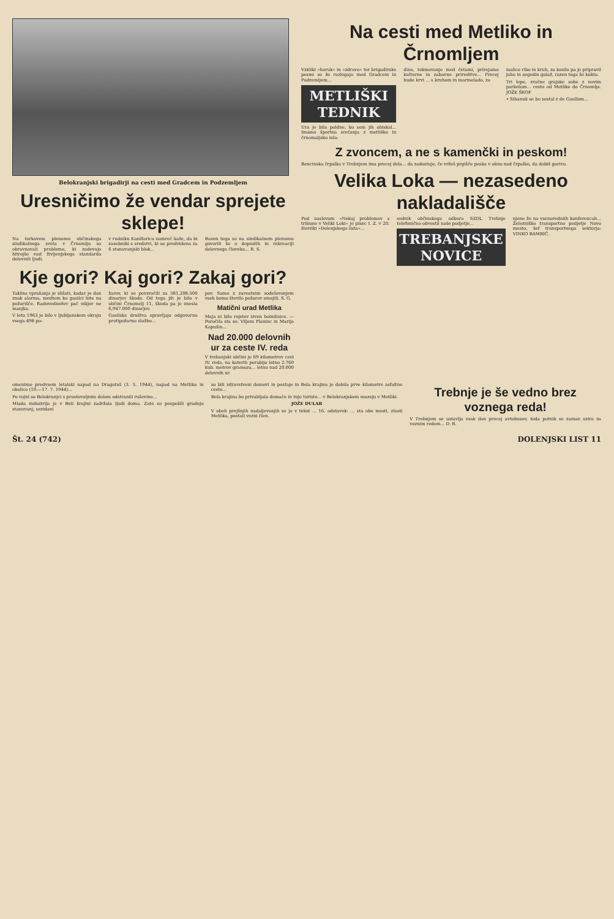Belokranjski brigadirji na cesti med Gradcem in Podzemljem
Uresničimo že vendar sprejete sklepe!
Na torkovem plenumu občinskega sindikalnega sveta v Črnomlju so obravnavali probleme, ki zadevajo hitrejšo rast življenjskega standarda delovnih ljudi.
v rudniku Kanižarica namreč kaže, da bi zasebniki s sredstvi, ki so predvidena za 6 stanovanjski blok...
Razen tega so na sindikalnem plenumu govorili še o dopustih in rekreaciji delovnega človeka... R. S.
Kje gori? Kaj gori? Zakaj gori?
Takšna vprašanja je slišati, kadar je dan znak alarma, medtem ko gasilci hite na požarišče. Radovednežev pač nikjer ne manjka.
V letu 1963 je bilo v ljubljanskem okraju vsega 498 po-
žarov, ki so povzročili za 381,208.500 dinarjev škode. Od tega jih je bilo v občini Črnomelj 11, škoda pa je znesla 6,947.000 dinarjev.
Gasilska društva opravljajo odgovorno protipožarno službo...
pov. Samo z zavestnim sodelovanjem vseh bomo število požarov omejili. S. G.
Matični urad Metlika
Maja ni bilo rojstev izven bolnišnice. — Poročila sta se: Viljem Planinc in Marija Kapušin...
Nad 20.000 delovnih ur za ceste IV. reda
V trebanjski občini je 69 kilometrov cest IV. reda, na katerih porabijo letno 2.760 kub. metrov gramoza... letno nad 20.000 delovnih ur.
Na cesti med Metliko in Črnomljem
Vzkliki »horuk« in »zdravo« ter brigadirske pesmi se že razlegajo med Gradcem in Podzemljem...
METLIŠKI TEDNIK
Ura je bila poldne, ko sem jih obiskal... Imamo športna srečanja z metliško in črnomaljsko mla-
dino, tekmovanje med četami, prirejamo kulturne in zabavne prireditve... Precej hude krvi ... s kruhom in marmelado, za
malico ribe in kruh, za kosilo pa je pripravil juho in segedin golaž, razen tega še kokto.
Tri lepe, zračne grajske sobe z novim parketom... cesto od Metlike do Črnomlja. JOŽE ŠKOF
• Sihanuk se bo sestal z de Gaullom...
Z zvoncem, a ne s kamenčki in peskom!
Bencinska črpalka v Trebnjem ima precej dela... da zadostuje, če vržeš prgišče peska v okno nad črpalko, da dobiš gorivo.
Velika Loka — nezasedeno nakladališče
Pod naslovom »Nekaj problemov s tribune v Veliki Loki« je pisec I. Z. v 20. številki »Dolenjskega lista«...
sednik občinskega odbora SZDL Trebnje telefonično obvestil naše podjetje...
TREBANJSKE NOVICE
njene že na vsenoredniih konferencah... Železniško transportno podjetje Novo mesto, šef transportnega sektorja: VINKO BAMBIČ.
omenimo predvsem letalski napad na Dragatuš (3. 5. 1944), napad na Metliko in okolico (10.—17. 7. 1944)...
Po vojni so Belokranjci s prostovoljnim delom odstranili ruševine...
Mlada industrija je v Beli krajini zadržala ljudi doma. Zato so pospešili gradnjo stanovanj, sezidani
so bili zdravstveni domovi in postaje in Bela krajina je dobila prve kilometre asfaltne ceste...
Bela krajina bo privabljala domače in tuje turiste... v Belokranjskem muzeju v Metliki.
JOŽE DULAR
V obeh prejšnjih nadaljevanjih se je v tekst ... 16. odstavek: ... sta obe mesti, zlasti Metlika, postali vezni člen.
Trebnje je še vedno brez voznega reda!
V Trebnjem se ustavlja vsak dan precej avtobusov, toda potnik se zaman ozira za voznim redom... D. B.
Št. 24 (742) DOLENJSKI LIST 11